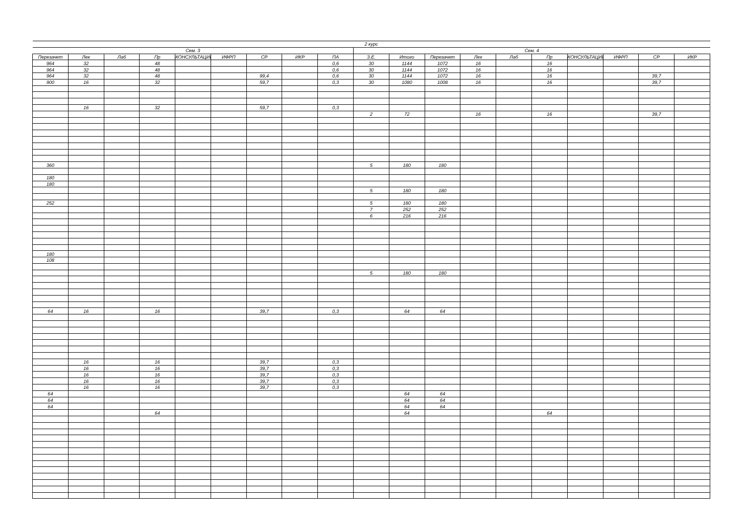| 2 курс | | | | | | | | | | | | | | | | | | |
| --- | --- | --- | --- | --- | --- | --- | --- | --- | --- | --- | --- | --- | --- | --- | --- | --- | --- | --- |
| Сем. 3 | | | | | | | | | Сем. 4 | | | | | | | | | |
| Перезачет | Лек | Лаб | Пр | КОНСУЛЬТАЦИИ | ИФРП | СР | ИКР | ПА | З.Е. | Итого | Перезачет | Лек | Лаб | Пр | КОНСУЛЬТАЦИИ | ИФРП | СР | ИКР |
| 964 | 32 | | 48 | | | | | 0,6 | 30 | 1144 | 1072 | 16 | | 16 | | | | |
| 964 | 32 | | 48 | | | | | 0,6 | 30 | 1144 | 1072 | 16 | | 16 | | | | |
| 964 | 32 | | 48 | | | 99,4 | | 0,6 | 30 | 1144 | 1072 | 16 | | 16 | | | 39,7 | |
| 900 | 16 | | 32 | | | 59,7 | | 0,3 | 30 | 1080 | 1008 | 16 | | 16 | | | 39,7 | |
| | 16 | | 32 | | | 59,7 | | 0,3 | | | | | | | | | | |
| | | | | | | | | | 2 | 72 | | 16 | | 16 | | | 39,7 | |
| 360 | | | | | | | | | 5 | 180 | 180 | | | | | | | |
| 180 | | | | | | | | | | | | | | | | | | |
| 180 | | | | | | | | | | | | | | | | | | |
| | | | | | | | | | 5 | 180 | 180 | | | | | | | |
| 252 | | | | | | | | | 5 | 180 | 180 | | | | | | | |
| | | | | | | | | | 7 | 252 | 252 | | | | | | | |
| | | | | | | | | | 6 | 216 | 216 | | | | | | | |
| 180 | | | | | | | | | | | | | | | | | | |
| 108 | | | | | | | | | | | | | | | | | | |
| | | | | | | | | | 5 | 180 | 180 | | | | | | | |
| 64 | 16 | | 16 | | | 39,7 | | 0,3 | | 64 | 64 | | | | | | | |
| | 16 | | 16 | | | 39,7 | | 0,3 | | | | | | | | | | |
| | 16 | | 16 | | | 39,7 | | 0,3 | | | | | | | | | | |
| | 16 | | 16 | | | 39,7 | | 0,3 | | | | | | | | | | |
| | 16 | | 16 | | | 39,7 | | 0,3 | | | | | | | | | | |
| | 16 | | 16 | | | 39,7 | | 0,3 | | | | | | | | | | |
| 64 | | | | | | | | | | 64 | 64 | | | | | | | |
| 64 | | | | | | | | | | 64 | 64 | | | | | | | |
| 64 | | | | | | | | | | 64 | 64 | | | | | | | |
| | | | 64 | | | | | | | 64 | | | | 64 | | | | |